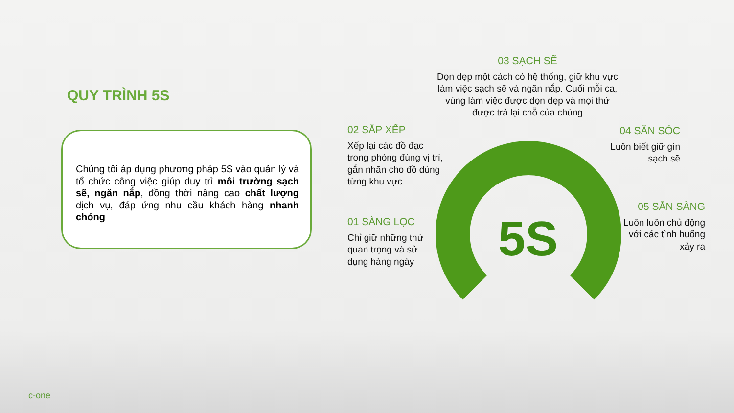QUY TRÌNH 5S
Chúng tôi áp dụng phương pháp 5S vào quản lý và tổ chức công việc giúp duy trì môi trường sạch sẽ, ngăn nắp, đồng thời nâng cao chất lượng dịch vụ, đáp ứng nhu cầu khách hàng nhanh chóng
5S
03 SẠCH SẼ
Dọn dẹp một cách có hệ thống, giữ khu vực làm việc sạch sẽ và ngăn nắp. Cuối mỗi ca, vùng làm việc được dọn dẹp và mọi thứ được trả lại chỗ của chúng
02 SẮP XẾP
Xếp lại các đồ đạc trong phòng đúng vị trí, gắn nhãn cho đồ dùng từng khu vực
04 SĂN SÓC
Luôn biết giữ gìn sạch sẽ
01 SÀNG LỌC
Chỉ giữ những thứ quan trọng và sử dụng hàng ngày
05 SẴN SÀNG
Luôn luôn chủ động với các tình huống xảy ra
c-one